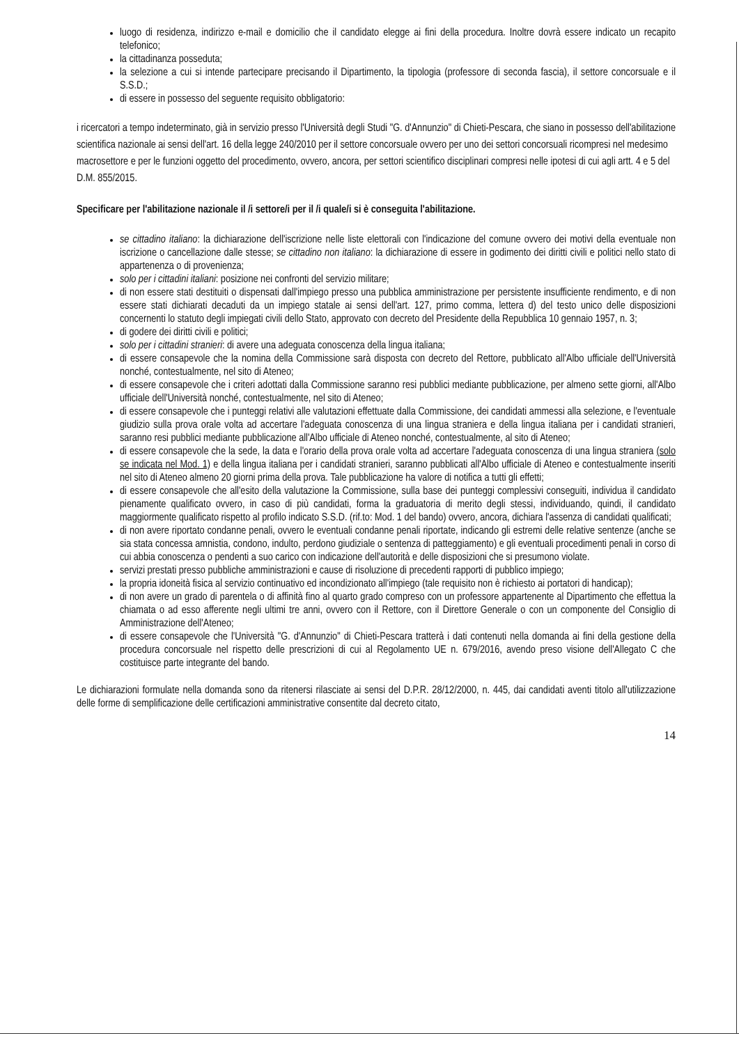luogo di residenza, indirizzo e-mail e domicilio che il candidato elegge ai fini della procedura. Inoltre dovrà essere indicato un recapito telefonico;
la cittadinanza posseduta;
la selezione a cui si intende partecipare precisando il Dipartimento, la tipologia (professore di seconda fascia), il settore concorsuale e il S.S.D.;
di essere in possesso del seguente requisito obbligatorio:
i ricercatori a tempo indeterminato, già in servizio presso l'Università degli Studi "G. d'Annunzio" di Chieti-Pescara, che siano in possesso dell'abilitazione scientifica nazionale ai sensi dell'art. 16 della legge 240/2010 per il settore concorsuale ovvero per uno dei settori concorsuali ricompresi nel medesimo macrosettore e per le funzioni oggetto del procedimento, ovvero, ancora, per settori scientifico disciplinari compresi nelle ipotesi di cui agli artt. 4 e 5 del D.M. 855/2015.
Specificare per l'abilitazione nazionale il /i settore/i per il /i quale/i si è conseguita l'abilitazione.
se cittadino italiano: la dichiarazione dell'iscrizione nelle liste elettorali con l'indicazione del comune ovvero dei motivi della eventuale non iscrizione o cancellazione dalle stesse; se cittadino non italiano: la dichiarazione di essere in godimento dei diritti civili e politici nello stato di appartenenza o di provenienza;
solo per i cittadini italiani: posizione nei confronti del servizio militare;
di non essere stati destituiti o dispensati dall'impiego presso una pubblica amministrazione per persistente insufficiente rendimento, e di non essere stati dichiarati decaduti da un impiego statale ai sensi dell'art. 127, primo comma, lettera d) del testo unico delle disposizioni concernenti lo statuto degli impiegati civili dello Stato, approvato con decreto del Presidente della Repubblica 10 gennaio 1957, n. 3;
di godere dei diritti civili e politici;
solo per i cittadini stranieri: di avere una adeguata conoscenza della lingua italiana;
di essere consapevole che la nomina della Commissione sarà disposta con decreto del Rettore, pubblicato all'Albo ufficiale dell'Università nonché, contestualmente, nel sito di Ateneo;
di essere consapevole che i criteri adottati dalla Commissione saranno resi pubblici mediante pubblicazione, per almeno sette giorni, all'Albo ufficiale dell'Università nonché, contestualmente, nel sito di Ateneo;
di essere consapevole che i punteggi relativi alle valutazioni effettuate dalla Commissione, dei candidati ammessi alla selezione, e l'eventuale giudizio sulla prova orale volta ad accertare l'adeguata conoscenza di una lingua straniera e della lingua italiana per i candidati stranieri, saranno resi pubblici mediante pubblicazione all'Albo ufficiale di Ateneo nonché, contestualmente, al sito di Ateneo;
di essere consapevole che la sede, la data e l'orario della prova orale volta ad accertare l'adeguata conoscenza di una lingua straniera (solo se indicata nel Mod. 1) e della lingua italiana per i candidati stranieri, saranno pubblicati all'Albo ufficiale di Ateneo e contestualmente inseriti nel sito di Ateneo almeno 20 giorni prima della prova. Tale pubblicazione ha valore di notifica a tutti gli effetti;
di essere consapevole che all'esito della valutazione la Commissione, sulla base dei punteggi complessivi conseguiti, individua il candidato pienamente qualificato ovvero, in caso di più candidati, forma la graduatoria di merito degli stessi, individuando, quindi, il candidato maggiormente qualificato rispetto al profilo indicato S.S.D. (rif.to: Mod. 1 del bando) ovvero, ancora, dichiara l'assenza di candidati qualificati;
di non avere riportato condanne penali, ovvero le eventuali condanne penali riportate, indicando gli estremi delle relative sentenze (anche se sia stata concessa amnistia, condono, indulto, perdono giudiziale o sentenza di patteggiamento) e gli eventuali procedimenti penali in corso di cui abbia conoscenza o pendenti a suo carico con indicazione dell'autorità e delle disposizioni che si presumono violate.
servizi prestati presso pubbliche amministrazioni e cause di risoluzione di precedenti rapporti di pubblico impiego;
la propria idoneità fisica al servizio continuativo ed incondizionato all'impiego (tale requisito non è richiesto ai portatori di handicap);
di non avere un grado di parentela o di affinità fino al quarto grado compreso con un professore appartenente al Dipartimento che effettua la chiamata o ad esso afferente negli ultimi tre anni, ovvero con il Rettore, con il Direttore Generale o con un componente del Consiglio di Amministrazione dell'Ateneo;
di essere consapevole che l'Università "G. d'Annunzio" di Chieti-Pescara tratterà i dati contenuti nella domanda ai fini della gestione della procedura concorsuale nel rispetto delle prescrizioni di cui al Regolamento UE n. 679/2016, avendo preso visione dell'Allegato C che costituisce parte integrante del bando.
Le dichiarazioni formulate nella domanda sono da ritenersi rilasciate ai sensi del D.P.R. 28/12/2000, n. 445, dai candidati aventi titolo all'utilizzazione delle forme di semplificazione delle certificazioni amministrative consentite dal decreto citato,
14